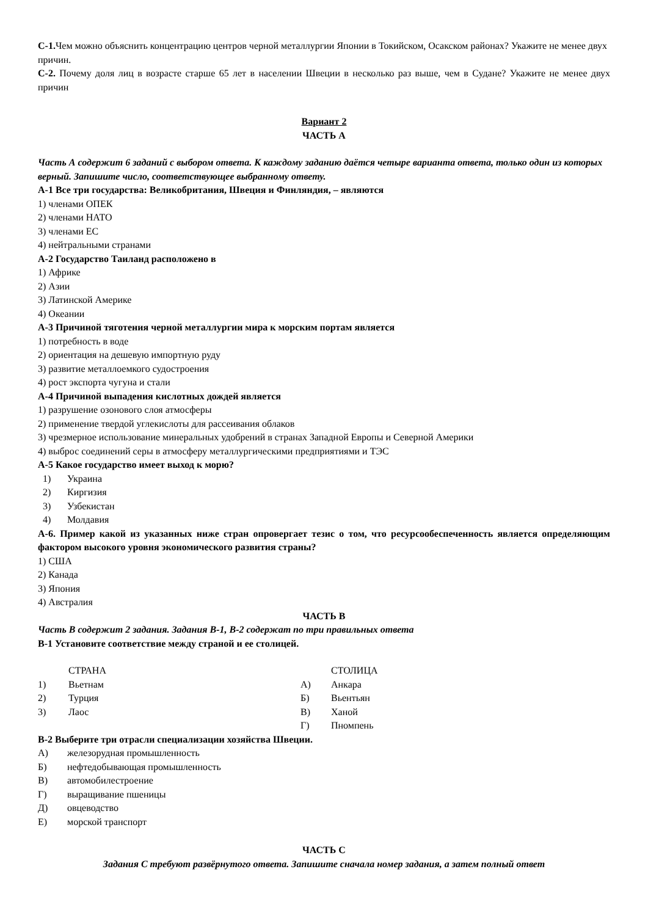С-1. Чем можно объяснить концентрацию центров черной металлургии Японии в Токийском, Осакском районах? Укажите не менее двух причин.
С-2. Почему доля лиц в возрасте старше 65 лет в населении Швеции в несколько раз выше, чем в Судане? Укажите не менее двух причин
Вариант 2
ЧАСТЬ А
Часть А содержит 6 заданий с выбором ответа. К каждому заданию даётся четыре варианта ответа, только один из которых верный. Запишите число, соответствующее выбранному ответу.
А-1 Все три государства: Великобритания, Швеция и Финляндия, – являются
1) членами ОПЕК
2) членами НАТО
3) членами ЕС
4) нейтральными странами
А-2 Государство Таиланд расположено в
1) Африке
2) Азии
3) Латинской Америке
4) Океании
А-3 Причиной тяготения черной металлургии мира к морским портам является
1) потребность в воде
2) ориентация на дешевую импортную руду
3) развитие металлоемкого судостроения
4) рост экспорта чугуна и стали
А-4 Причиной выпадения кислотных дождей является
1) разрушение озонового слоя атмосферы
2) применение твердой углекислоты для рассеивания облаков
3) чрезмерное использование минеральных удобрений в странах Западной Европы и Северной Америки
4) выброс соединений серы в атмосферу металлургическими предприятиями и ТЭС
А-5 Какое государство имеет выход к морю?
| 1) | Украина |
| 2) | Киргизия |
| 3) | Узбекистан |
| 4) | Молдавия |
А-6. Пример какой из указанных ниже стран опровергает тезис о том, что ресурсообеспеченность является определяющим фактором высокого уровня экономического развития страны?
1) США
2) Канада
3) Япония
4) Австралия
ЧАСТЬ В
Часть В содержит 2 задания. Задания В-1, В-2 содержат по три правильных ответа
В-1 Установите соответствие между страной и ее столицей.
| | СТРАНА | | СТОЛИЦА |
| 1) | Вьетнам | А) | Анкара |
| 2) | Турция | Б) | Вьентьян |
| 3) | Лаос | В) | Ханой |
| | | Г) | Пномпень |
В-2 Выберите три отрасли специализации хозяйства Швеции.
| А) | железорудная промышленность |
| Б) | нефтедобывающая промышленность |
| В) | автомобилестроение |
| Г) | выращивание пшеницы |
| Д) | овцеводство |
| Е) | морской транспорт |
ЧАСТЬ С
Задания С требуют развёрнутого ответа. Запишите сначала номер задания, а затем полный ответ